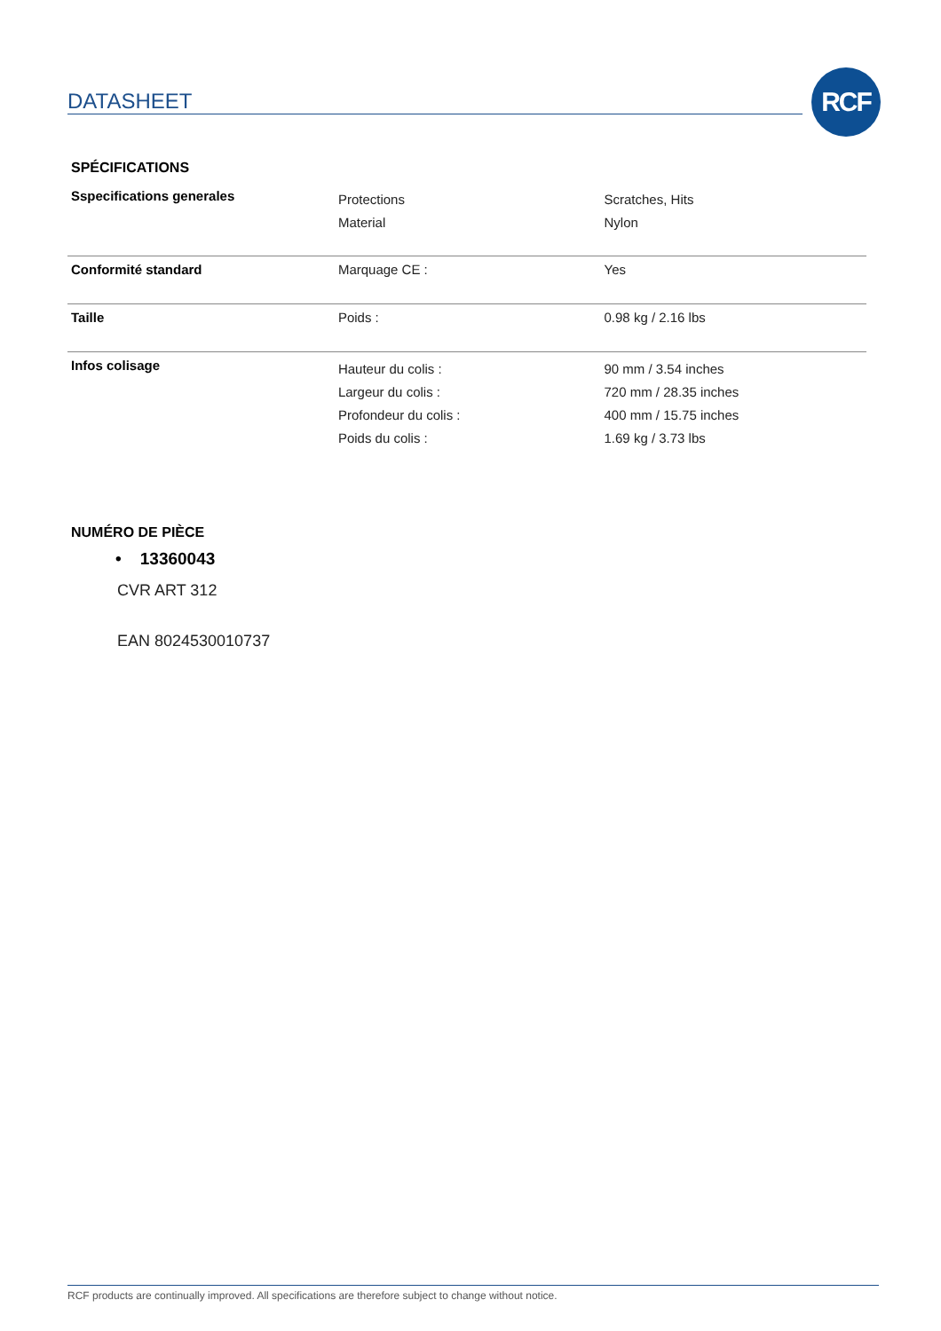DATASHEET
RCF
SPÉCIFICATIONS
| Sspecifications generales | Protections Material | Scratches, Hits Nylon |
| Conformité standard | Marquage CE : | Yes |
| Taille | Poids : | 0.98 kg / 2.16 lbs |
| Infos colisage | Hauteur du colis : Largeur du colis : Profondeur du colis : Poids du colis : | 90 mm / 3.54 inches 720 mm / 28.35 inches 400 mm / 15.75 inches 1.69 kg / 3.73 lbs |
NUMÉRO DE PIÈCE
• 13360043
CVR ART 312
EAN 8024530010737
RCF products are continually improved. All specifications are therefore subject to change without notice.